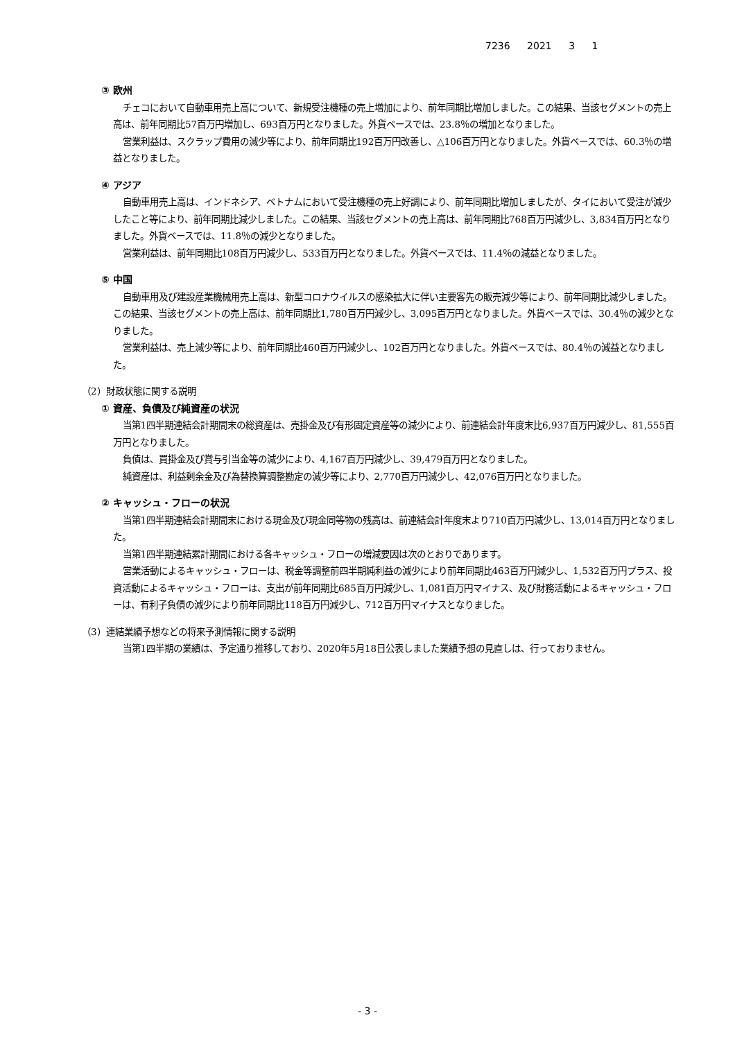7236 2021 3 1
③ 欧州
チェコにおいて自動車用売上高について、新規受注機種の売上増加により、前年同期比増加しました。この結果、当該セグメントの売上高は、前年同期比57百万円増加し、693百万円となりました。外貨ベースでは、23.8％の増加となりました。
営業利益は、スクラップ費用の減少等により、前年同期比192百万円改善し、△106百万円となりました。外貨ベースでは、60.3％の増益となりました。
④ アジア
自動車用売上高は、インドネシア、ベトナムにおいて受注機種の売上好調により、前年同期比増加しましたが、タイにおいて受注が減少したこと等により、前年同期比減少しました。この結果、当該セグメントの売上高は、前年同期比768百万円減少し、3,834百万円となりました。外貨ベースでは、11.8％の減少となりました。
営業利益は、前年同期比108百万円減少し、533百万円となりました。外貨ベースでは、11.4％の減益となりました。
⑤ 中国
自動車用及び建設産業機械用売上高は、新型コロナウイルスの感染拡大に伴い主要客先の販売減少等により、前年同期比減少しました。この結果、当該セグメントの売上高は、前年同期比1,780百万円減少し、3,095百万円となりました。外貨ベースでは、30.4％の減少となりました。
営業利益は、売上減少等により、前年同期比460百万円減少し、102百万円となりました。外貨ベースでは、80.4％の減益となりました。
（2）財政状態に関する説明
① 資産、負債及び純資産の状況
当第1四半期連結会計期間末の総資産は、売掛金及び有形固定資産等の減少により、前連結会計年度末比6,937百万円減少し、81,555百万円となりました。
負債は、買掛金及び賞与引当金等の減少により、4,167百万円減少し、39,479百万円となりました。
純資産は、利益剰余金及び為替換算調整勘定の減少等により、2,770百万円減少し、42,076百万円となりました。
② キャッシュ・フローの状況
当第1四半期連結会計期間末における現金及び現金同等物の残高は、前連結会計年度末より710百万円減少し、13,014百万円となりました。
当第1四半期連結累計期間における各キャッシュ・フローの増減要因は次のとおりであります。
営業活動によるキャッシュ・フローは、税金等調整前四半期純利益の減少により前年同期比463百万円減少し、1,532百万円プラス、投資活動によるキャッシュ・フローは、支出が前年同期比685百万円減少し、1,081百万円マイナス、及び財務活動によるキャッシュ・フローは、有利子負債の減少により前年同期比118百万円減少し、712百万円マイナスとなりました。
（3）連結業績予想などの将来予測情報に関する説明
当第1四半期の業績は、予定通り推移しており、2020年5月18日公表しました業績予想の見直しは、行っておりません。
- 3 -